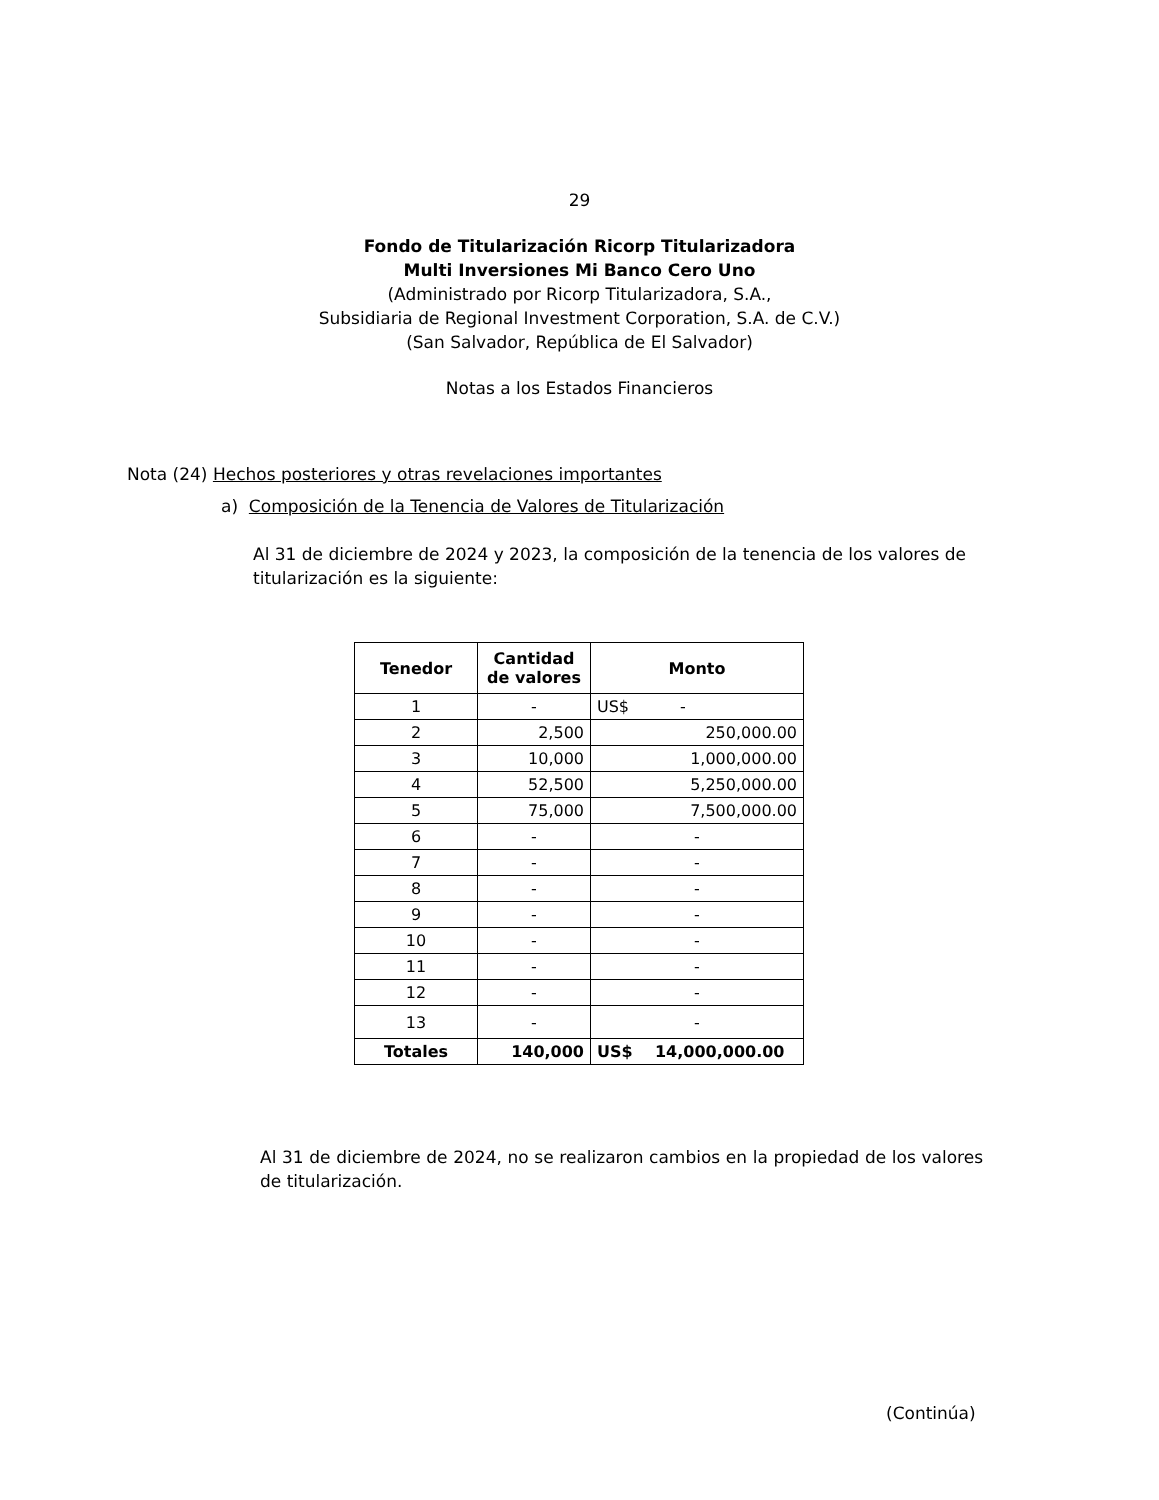29
Fondo de Titularización Ricorp Titularizadora
Multi Inversiones Mi Banco Cero Uno
(Administrado por Ricorp Titularizadora, S.A.,
Subsidiaria de Regional Investment Corporation, S.A. de C.V.)
(San Salvador, República de El Salvador)
Notas a los Estados Financieros
Nota (24) Hechos posteriores y otras revelaciones importantes
a) Composición de la Tenencia de Valores de Titularización
Al 31 de diciembre de 2024 y 2023, la composición de la tenencia de los valores de titularización es la siguiente:
| Tenedor | Cantidad de valores | Monto |
| --- | --- | --- |
| 1 | - | US$ - |
| 2 | 2,500 | 250,000.00 |
| 3 | 10,000 | 1,000,000.00 |
| 4 | 52,500 | 5,250,000.00 |
| 5 | 75,000 | 7,500,000.00 |
| 6 | - | - |
| 7 | - | - |
| 8 | - | - |
| 9 | - | - |
| 10 | - | - |
| 11 | - | - |
| 12 | - | - |
| 13 | - | - |
| Totales | 140,000 | US$ 14,000,000.00 |
Al 31 de diciembre de 2024, no se realizaron cambios en la propiedad de los valores de titularización.
(Continúa)